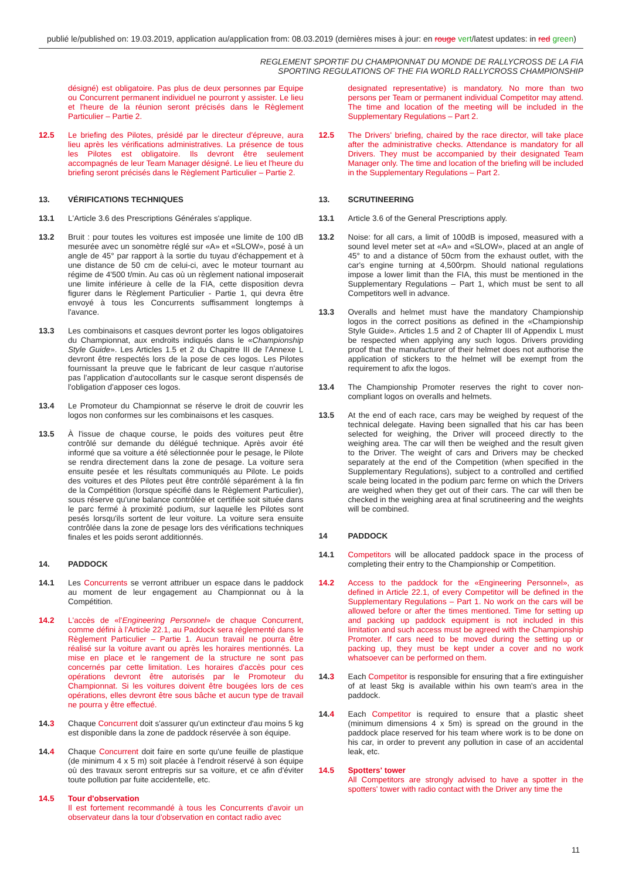publié le/published on: 19.03.2019, application au/application from: 08.03.2019 (dernières mises à jour: en rouge vert/latest updates: in red green)
REGLEMENT SPORTIF DU CHAMPIONNAT DU MONDE DE RALLYCROSS DE LA FIA
SPORTING REGULATIONS OF THE FIA WORLD RALLYCROSS CHAMPIONSHIP
désigné) est obligatoire. Pas plus de deux personnes par Equipe ou Concurrent permanent individuel ne pourront y assister. Le lieu et l'heure de la réunion seront précisés dans le Règlement Particulier – Partie 2.
12.5 Le briefing des Pilotes, présidé par le directeur d'épreuve, aura lieu après les vérifications administratives. La présence de tous les Pilotes est obligatoire. Ils devront être seulement accompagnés de leur Team Manager désigné. Le lieu et l'heure du briefing seront précisés dans le Règlement Particulier – Partie 2.
13. VÉRIFICATIONS TECHNIQUES
13.1 L'Article 3.6 des Prescriptions Générales s'applique.
13.2 Bruit : pour toutes les voitures est imposée une limite de 100 dB mesurée avec un sonomètre réglé sur «A» et «SLOW», posé à un angle de 45° par rapport à la sortie du tuyau d'échappement et à une distance de 50 cm de celui-ci, avec le moteur tournant au régime de 4'500 t/min. Au cas où un règlement national imposerait une limite inférieure à celle de la FIA, cette disposition devra figurer dans le Règlement Particulier - Partie 1, qui devra être envoyé à tous les Concurrents suffisamment longtemps à l'avance.
13.3 Les combinaisons et casques devront porter les logos obligatoires du Championnat, aux endroits indiqués dans le «Championship Style Guide». Les Articles 1.5 et 2 du Chapitre III de l'Annexe L devront être respectés lors de la pose de ces logos. Les Pilotes fournissant la preuve que le fabricant de leur casque n'autorise pas l'application d'autocollants sur le casque seront dispensés de l'obligation d'apposer ces logos.
13.4 Le Promoteur du Championnat se réserve le droit de couvrir les logos non conformes sur les combinaisons et les casques.
13.5 À l'issue de chaque course, le poids des voitures peut être contrôlé sur demande du délégué technique. Après avoir été informé que sa voiture a été sélectionnée pour le pesage, le Pilote se rendra directement dans la zone de pesage. La voiture sera ensuite pesée et les résultats communiqués au Pilote. Le poids des voitures et des Pilotes peut être contrôlé séparément à la fin de la Compétition (lorsque spécifié dans le Règlement Particulier), sous réserve qu'une balance contrôlée et certifiée soit située dans le parc fermé à proximité podium, sur laquelle les Pilotes sont pesés lorsqu'ils sortent de leur voiture. La voiture sera ensuite contrôlée dans la zone de pesage lors des vérifications techniques finales et les poids seront additionnés.
14. PADDOCK
14.1 Les Concurrents se verront attribuer un espace dans le paddock au moment de leur engagement au Championnat ou à la Compétition.
14.2 L'accès de «l'Engineering Personnel» de chaque Concurrent, comme défini à l'Article 22.1, au Paddock sera réglementé dans le Règlement Particulier – Partie 1. Aucun travail ne pourra être réalisé sur la voiture avant ou après les horaires mentionnés. La mise en place et le rangement de la structure ne sont pas concernés par cette limitation. Les horaires d'accès pour ces opérations devront être autorisés par le Promoteur du Championnat. Si les voitures doivent être bougées lors de ces opérations, elles devront être sous bâche et aucun type de travail ne pourra y être effectué.
14.3 Chaque Concurrent doit s'assurer qu'un extincteur d'au moins 5 kg est disponible dans la zone de paddock réservée à son équipe.
14.4 Chaque Concurrent doit faire en sorte qu'une feuille de plastique (de minimum 4 x 5 m) soit placée à l'endroit réservé à son équipe où des travaux seront entrepris sur sa voiture, et ce afin d'éviter toute pollution par fuite accidentelle, etc.
14.5 Tour d'observation
Il est fortement recommandé à tous les Concurrents d'avoir un observateur dans la tour d'observation en contact radio avec
designated representative) is mandatory. No more than two persons per Team or permanent individual Competitor may attend. The time and location of the meeting will be included in the Supplementary Regulations – Part 2.
12.5 The Drivers' briefing, chaired by the race director, will take place after the administrative checks. Attendance is mandatory for all Drivers. They must be accompanied by their designated Team Manager only. The time and location of the briefing will be included in the Supplementary Regulations – Part 2.
13. SCRUTINEERING
13.1 Article 3.6 of the General Prescriptions apply.
13.2 Noise: for all cars, a limit of 100dB is imposed, measured with a sound level meter set at «A» and «SLOW», placed at an angle of 45° to and a distance of 50cm from the exhaust outlet, with the car's engine turning at 4,500rpm. Should national regulations impose a lower limit than the FIA, this must be mentioned in the Supplementary Regulations – Part 1, which must be sent to all Competitors well in advance.
13.3 Overalls and helmet must have the mandatory Championship logos in the correct positions as defined in the «Championship Style Guide». Articles 1.5 and 2 of Chapter III of Appendix L must be respected when applying any such logos. Drivers providing proof that the manufacturer of their helmet does not authorise the application of stickers to the helmet will be exempt from the requirement to afix the logos.
13.4 The Championship Promoter reserves the right to cover non-compliant logos on overalls and helmets.
13.5 At the end of each race, cars may be weighed by request of the technical delegate. Having been signalled that his car has been selected for weighing, the Driver will proceed directly to the weighing area. The car will then be weighed and the result given to the Driver. The weight of cars and Drivers may be checked separately at the end of the Competition (when specified in the Supplementary Regulations), subject to a controlled and certified scale being located in the podium parc ferme on which the Drivers are weighed when they get out of their cars. The car will then be checked in the weighing area at final scrutineering and the weights will be combined.
14 PADDOCK
14.1 Competitors will be allocated paddock space in the process of completing their entry to the Championship or Competition.
14.2 Access to the paddock for the «Engineering Personnel», as defined in Article 22.1, of every Competitor will be defined in the Supplementary Regulations – Part 1. No work on the cars will be allowed before or after the times mentioned. Time for setting up and packing up paddock equipment is not included in this limitation and such access must be agreed with the Championship Promoter. If cars need to be moved during the setting up or packing up, they must be kept under a cover and no work whatsoever can be performed on them.
14.3 Each Competitor is responsible for ensuring that a fire extinguisher of at least 5kg is available within his own team's area in the paddock.
14.4 Each Competitor is required to ensure that a plastic sheet (minimum dimensions 4 x 5m) is spread on the ground in the paddock place reserved for his team where work is to be done on his car, in order to prevent any pollution in case of an accidental leak, etc.
14.5 Spotters' tower
All Competitors are strongly advised to have a spotter in the spotters' tower with radio contact with the Driver any time the
11